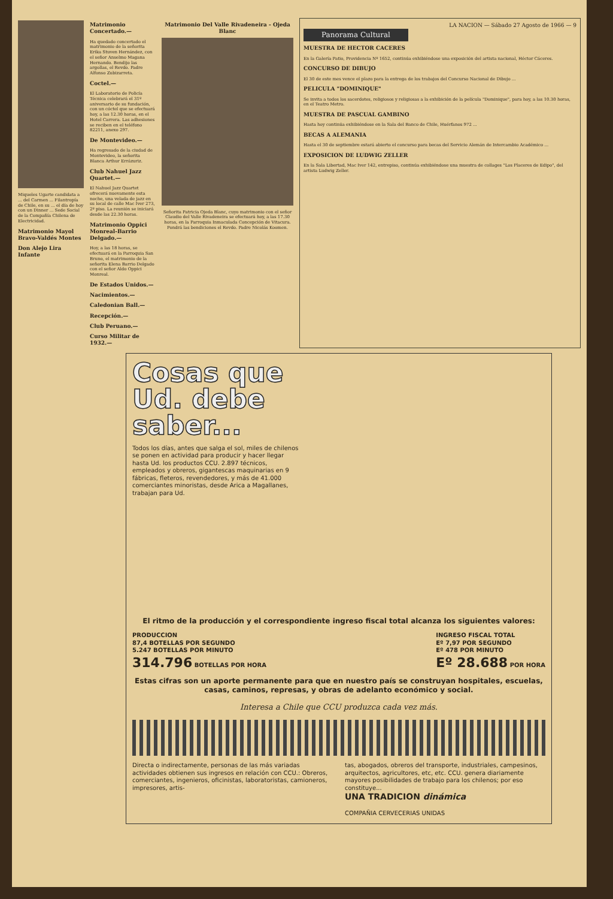Miqueles Ugarte candidata a ... del Carmen ... Filantropía de Chile, en su ... el día de hoy con un Dinner ... Sede Social de la Compañía Chilena de Electricidad.
Matrimonio Mayol Bravo-Valdés Montes
Don Alejo Lira Infante
Matrimonio Concertado.—
Ha quedado concertado el matrimonio de la señorita Erika Stuven Hernández, con el señor Anselmo Magana Hernando. Bendijo las argollas, el Revdo. Padre Alfonso Zubizarreta.
Coctel.—
El Laboratorio de Policía Técnica celebrará el 31º aniversario de su fundación, con un cóctel que se efectuará hoy, a las 12.30 horas, en el Hotel Carrera. Las adhesiones se reciben en el teléfono 82211, anexo 297.
De Montevideo.—
Ha regresado de la ciudad de Montevideo, la señorita Blanca Arthur Errázuriz.
Club Nahuel Jazz Quartet.—
El Nahuel Jazz Quartet ofrecerá nuevamente esta noche, una velada de jazz en su local de calle Mac Iver 273, 2º piso. La reunión se iniciará desde las 22.30 horas.
Matrimonio Oppici Monreal-Barrio Delgado.—
Hoy, a las 18 horas, se efectuará en la Parroquia San Bruno, el matrimonio de la señorita Elena Barrio Delgado con el señor Aldo Oppici Monreal.
De Estados Unidos.—
Nacimientos.—
Caledonian Ball.—
Recepción.—
Club Peruano.—
Curso Militar de 1932.—
Matrimonio Del Valle Rivadeneira - Ojeda Blanc
Señorita Patricia Ojeda Blanc, cuyo matrimonio con el señor Claudio del Valle Rivadeneira se efectuará hoy, a las 17.30 horas, en la Parroquia Inmaculada Concepción de Vitacura. Pondrá las bendiciones el Revdo. Padre Nicolás Koomen.
LA NACION — Sábado 27 Agosto de 1966 — 9
Panorama Cultural
MUESTRA DE HECTOR CACERES
En la Galería Patio, Providencia Nº 1652, continúa exhibiéndose una exposición del artista nacional, Héctor Cáceres.
CONCURSO DE DIBUJO
El 30 de este mes vence el plazo para la entrega de los trabajos del Concurso Nacional de Dibujo ...
PELICULA "DOMINIQUE"
Se invita a todos los sacerdotes, religiosos y religiosas a la exhibición de la película "Dominique", para hoy, a las 10.30 horas, en el Teatro Metro.
MUESTRA DE PASCUAL GAMBINO
Hasta hoy continúa exhibiéndose en la Sala del Banco de Chile, Huérfanos 972 ...
BECAS A ALEMANIA
Hasta el 30 de septiembre estará abierto el concurso para becas del Servicio Alemán de Intercambio Académico ...
EXPOSICION DE LUDWIG ZELLER
En la Sala Libertad, Mac Iver 142, entrepiso, continúa exhibiéndose una muestra de collages "Los Placeres de Edipo", del artista Ludwig Zeller.
Cosas que
Ud. debe
saber...
Todos los días, antes que salga el sol, miles de chilenos se ponen en actividad para producir y hacer llegar hasta Ud. los productos CCU. 2.897 técnicos, empleados y obreros, gigantescas maquinarias en 9 fábricas, fleteros, revendedores, y más de 41.000 comerciantes minoristas, desde Arica a Magallanes, trabajan para Ud.
El ritmo de la producción y el correspondiente ingreso fiscal total alcanza los siguientes valores:
PRODUCCION
87,4 BOTELLAS POR SEGUNDO
5.247 BOTELLAS POR MINUTO
314.796 BOTELLAS POR HORA
INGRESO FISCAL TOTAL
Eº 7,97 POR SEGUNDO
Eº 478 POR MINUTO
Eº 28.688 POR HORA
Estas cifras son un aporte permanente para que en nuestro país se construyan hospitales, escuelas, casas, caminos, represas, y obras de adelanto económico y social.
Interesa a Chile que CCU produzca cada vez más.
Directa o indirectamente, personas de las más variadas actividades obtienen sus ingresos en relación con CCU.: Obreros, comerciantes, ingenieros, oficinistas, laboratoristas, camioneros, impresores, artis-
tas, abogados, obreros del transporte, industriales, campesinos, arquitectos, agricultores, etc, etc. CCU. genera diariamente mayores posibilidades de trabajo para los chilenos; por eso constituye...
UNA TRADICION dinámica
COMPAÑIA CERVECERIAS UNIDAS